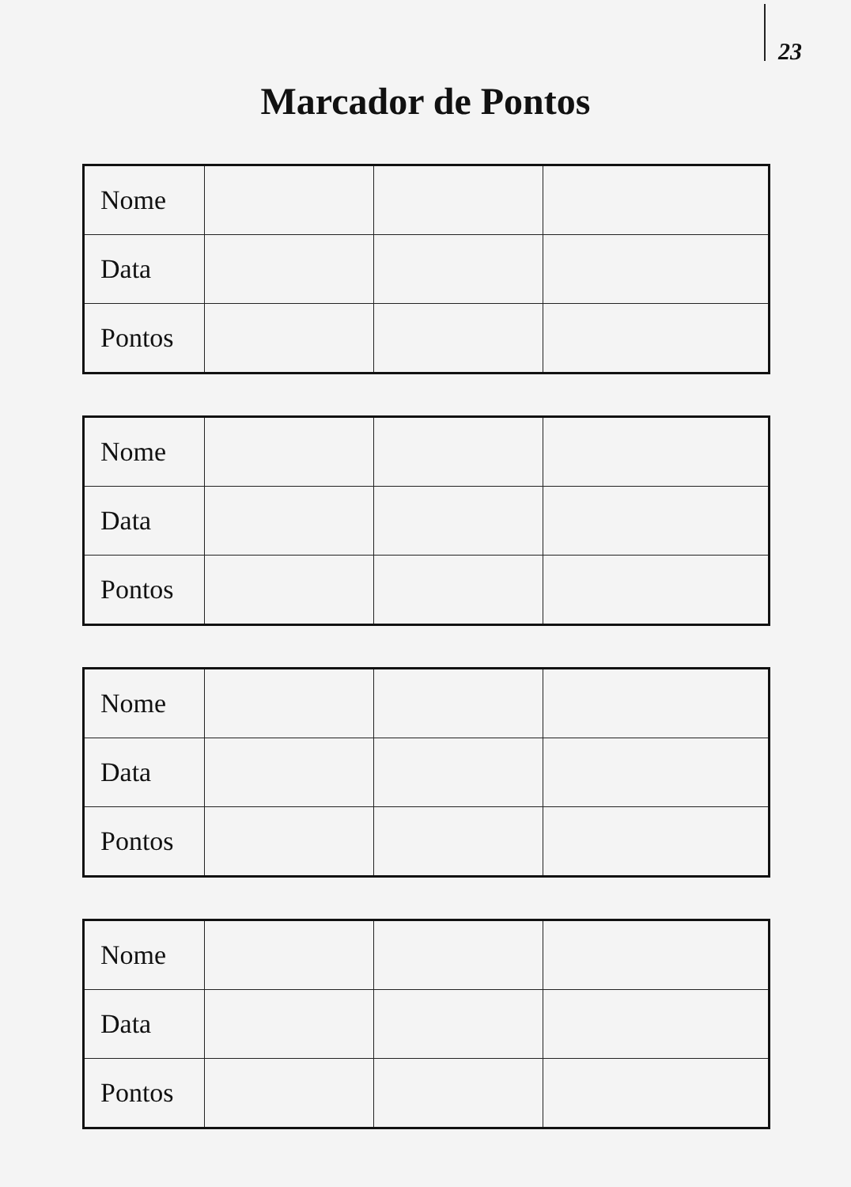23
Marcador de Pontos
| Nome | | | |
| Data | | | |
| Pontos | | | |
| Nome | | | |
| Data | | | |
| Pontos | | | |
| Nome | | | |
| Data | | | |
| Pontos | | | |
| Nome | | | |
| Data | | | |
| Pontos | | | |